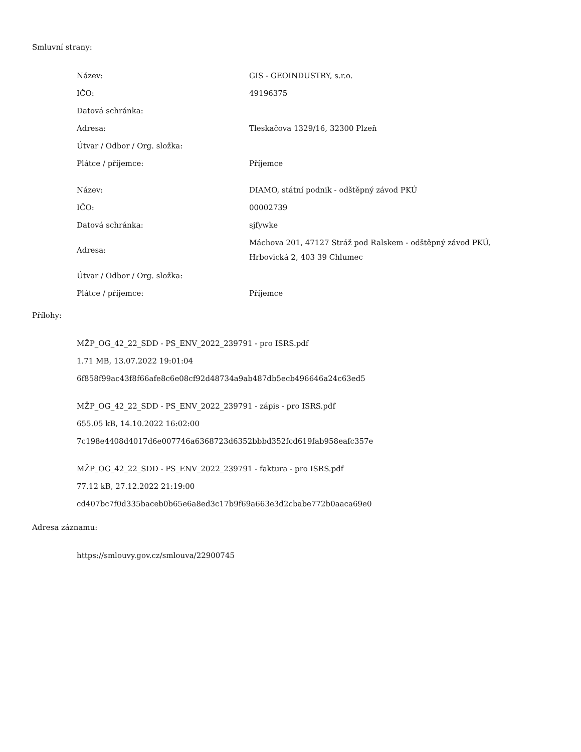Smluvní strany:
| Název: | GIS - GEOINDUSTRY, s.r.o. |
| IČO: | 49196375 |
| Datová schránka: | |
| Adresa: | Tleskačova 1329/16, 32300 Plzeň |
| Útvar / Odbor / Org. složka: | |
| Plátce / příjemce: | Příjemce |
| Název: | DIAMO, státní podnik - odštěpný závod PKÚ |
| IČO: | 00002739 |
| Datová schránka: | sjfywke |
| Adresa: | Máchova 201, 47127 Stráž pod Ralskem - odštěpný závod PKÚ, Hrbovická 2, 403 39 Chlumec |
| Útvar / Odbor / Org. složka: | |
| Plátce / příjemce: | Příjemce |
Přílohy:
MŽP_OG_42_22_SDD - PS_ENV_2022_239791 - pro ISRS.pdf
1.71 MB, 13.07.2022 19:01:04
6f858f99ac43f8f66afe8c6e08cf92d48734a9ab487db5ecb496646a24c63ed5
MŽP_OG_42_22_SDD - PS_ENV_2022_239791 - zápis - pro ISRS.pdf
655.05 kB, 14.10.2022 16:02:00
7c198e4408d4017d6e007746a6368723d6352bbbd352fcd619fab958eafc357e
MŽP_OG_42_22_SDD - PS_ENV_2022_239791 - faktura - pro ISRS.pdf
77.12 kB, 27.12.2022 21:19:00
cd407bc7f0d335baceb0b65e6a8ed3c17b9f69a663e3d2cbabe772b0aaca69e0
Adresa záznamu:
https://smlouvy.gov.cz/smlouva/22900745